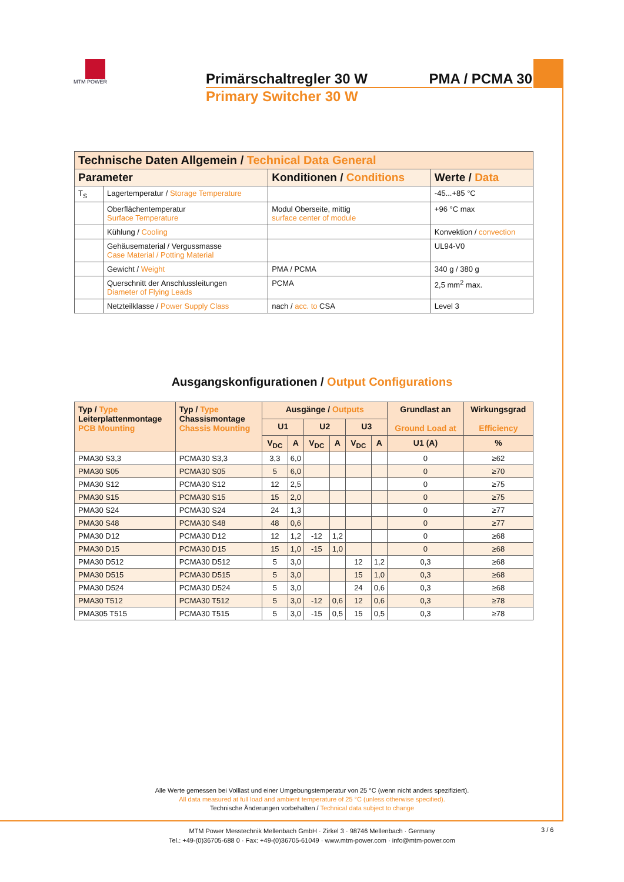MTM POWER
Primärschaltregler 30 W PMA / PCMA 30
Primary Switcher 30 W
| Technische Daten Allgemein / Technical Data General | | | |
| --- | --- | --- | --- |
| Parameter | | Konditionen / Conditions | Werte / Data |
| T<sub>S</sub> | Lagertemperatur / Storage Temperature | | -45...+85 °C |
| | Oberflächentemperatur Surface Temperature | Modul Oberseite, mittig surface center of module | +96 °C max |
| | Kühlung / Cooling | | Konvektion / convection |
| | Gehäusematerial / Vergussmasse Case Material / Potting Material | | UL94-V0 |
| | Gewicht / Weight | PMA / PCMA | 340 g / 380 g |
| | Querschnitt der Anschlussleitungen Diameter of Flying Leads | PCMA | 2,5 mm<sup>2</sup> max. |
| | Netzteilklasse / Power Supply Class | nach / acc. to CSA | Level 3 |
Ausgangskonfigurationen / Output Configurations
| Typ / Type Leiterplattenmontage PCB Mounting | Typ / Type Chassismontage Chassis Mounting | Ausgänge / Outputs | | | | | | Grundlast an Ground Load at | Wirkungsgrad Efficiency |
| --- | --- | --- | --- | --- | --- | --- | --- | --- | --- |
| | | U1 | | U2 | | U3 | | | |
| | | V<sub>DC</sub> | A | V<sub>DC</sub> | A | V<sub>DC</sub> | A | U1 (A) | % |
| PMA30 S3,3 | PCMA30 S3,3 | 3,3 | 6,0 | | | | | 0 | ≥62 |
| PMA30 S05 | PCMA30 S05 | 5 | 6,0 | | | | | 0 | ≥70 |
| PMA30 S12 | PCMA30 S12 | 12 | 2,5 | | | | | 0 | ≥75 |
| PMA30 S15 | PCMA30 S15 | 15 | 2,0 | | | | | 0 | ≥75 |
| PMA30 S24 | PCMA30 S24 | 24 | 1,3 | | | | | 0 | ≥77 |
| PMA30 S48 | PCMA30 S48 | 48 | 0,6 | | | | | 0 | ≥77 |
| PMA30 D12 | PCMA30 D12 | 12 | 1,2 | -12 | 1,2 | | | 0 | ≥68 |
| PMA30 D15 | PCMA30 D15 | 15 | 1,0 | -15 | 1,0 | | | 0 | ≥68 |
| PMA30 D512 | PCMA30 D512 | 5 | 3,0 | | | 12 | 1,2 | 0,3 | ≥68 |
| PMA30 D515 | PCMA30 D515 | 5 | 3,0 | | | 15 | 1,0 | 0,3 | ≥68 |
| PMA30 D524 | PCMA30 D524 | 5 | 3,0 | | | 24 | 0,6 | 0,3 | ≥68 |
| PMA30 T512 | PCMA30 T512 | 5 | 3,0 | -12 | 0,6 | 12 | 0,6 | 0,3 | ≥78 |
| PMA305 T515 | PCMA30 T515 | 5 | 3,0 | -15 | 0,5 | 15 | 0,5 | 0,3 | ≥78 |
Alle Werte gemessen bei Volllast und einer Umgebungstemperatur von 25 °C (wenn nicht anders spezifiziert).
All data measured at full load and ambient temperature of 25 °C (unless otherwise specified).
Technische Änderungen vorbehalten / Technical data subject to change
MTM Power Messtechnik Mellenbach GmbH · Zirkel 3 · 98746 Mellenbach · Germany
Tel.: +49-(0)36705-688 0 · Fax: +49-(0)36705-61049 · www.mtm-power.com · info@mtm-power.com
3 / 6